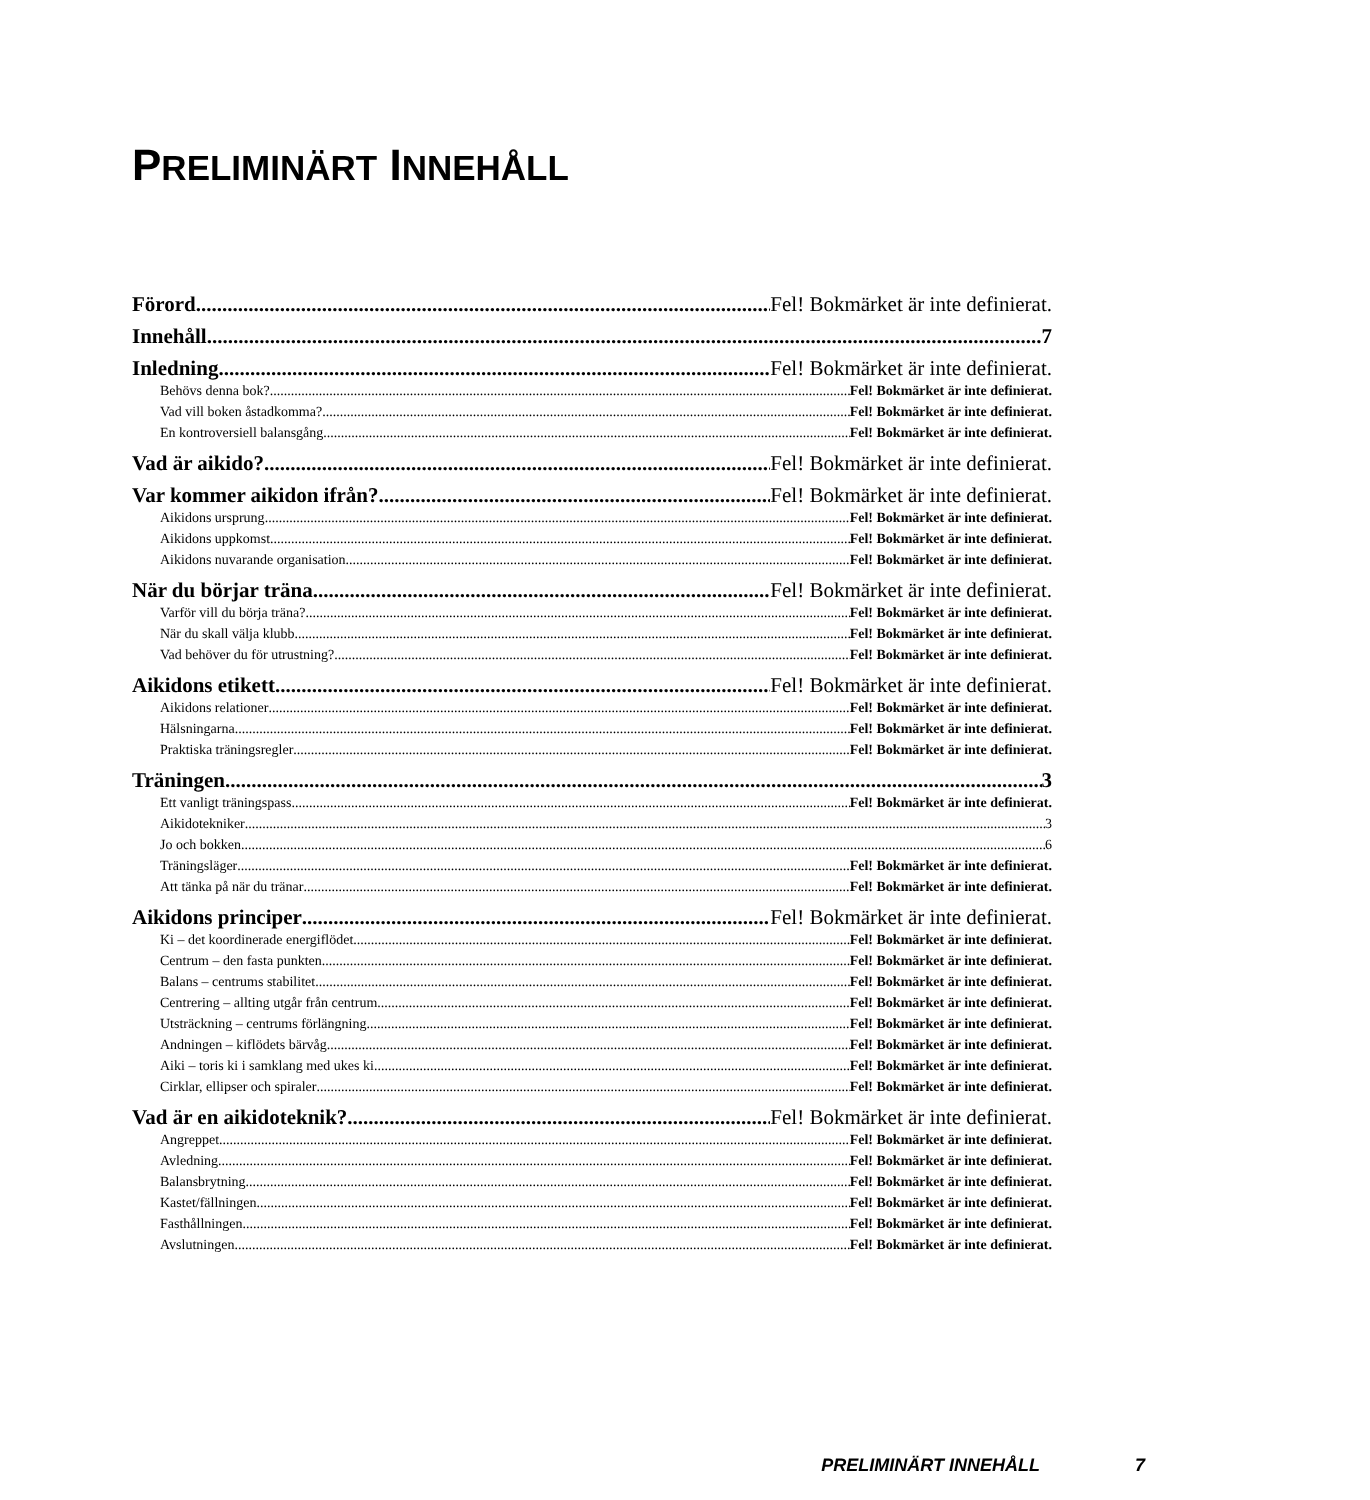PRELIMINÄRT INNEHÅLL
Förord Fel! Bokmärket är inte definierat.
Innehåll 7
Inledning Fel! Bokmärket är inte definierat.
Behövs denna bok? Fel! Bokmärket är inte definierat.
Vad vill boken åstadkomma? Fel! Bokmärket är inte definierat.
En kontroversiell balansgång Fel! Bokmärket är inte definierat.
Vad är aikido? Fel! Bokmärket är inte definierat.
Var kommer aikidon ifrån? Fel! Bokmärket är inte definierat.
Aikidons ursprung Fel! Bokmärket är inte definierat.
Aikidons uppkomst Fel! Bokmärket är inte definierat.
Aikidons nuvarande organisation Fel! Bokmärket är inte definierat.
När du börjar träna Fel! Bokmärket är inte definierat.
Varför vill du börja träna? Fel! Bokmärket är inte definierat.
När du skall välja klubb Fel! Bokmärket är inte definierat.
Vad behöver du för utrustning? Fel! Bokmärket är inte definierat.
Aikidons etikett Fel! Bokmärket är inte definierat.
Aikidons relationer Fel! Bokmärket är inte definierat.
Hälsningarna Fel! Bokmärket är inte definierat.
Praktiska träningsregler Fel! Bokmärket är inte definierat.
Träningen 3
Ett vanligt träningspass Fel! Bokmärket är inte definierat.
Aikidotekniker 3
Jo och bokken 6
Träningsläger Fel! Bokmärket är inte definierat.
Att tänka på när du tränar Fel! Bokmärket är inte definierat.
Aikidons principer Fel! Bokmärket är inte definierat.
Ki – det koordinerade energiflödet Fel! Bokmärket är inte definierat.
Centrum – den fasta punkten Fel! Bokmärket är inte definierat.
Balans – centrums stabilitet Fel! Bokmärket är inte definierat.
Centrering – allting utgår från centrum Fel! Bokmärket är inte definierat.
Utsträckning – centrums förlängning Fel! Bokmärket är inte definierat.
Andningen – kiflödets bärvåg Fel! Bokmärket är inte definierat.
Aiki – toris ki i samklang med ukes ki Fel! Bokmärket är inte definierat.
Cirklar, ellipser och spiraler Fel! Bokmärket är inte definierat.
Vad är en aikidoteknik? Fel! Bokmärket är inte definierat.
Angreppet Fel! Bokmärket är inte definierat.
Avledning Fel! Bokmärket är inte definierat.
Balansbrytning Fel! Bokmärket är inte definierat.
Kastet/fällningen Fel! Bokmärket är inte definierat.
Fasthållningen Fel! Bokmärket är inte definierat.
Avslutningen Fel! Bokmärket är inte definierat.
PRELIMINÄRT INNEHÅLL 7